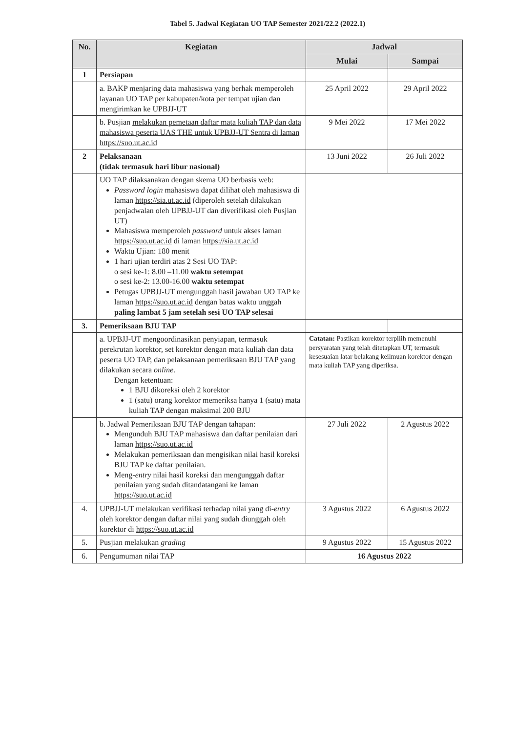Tabel 5. Jadwal Kegiatan UO TAP Semester 2021/22.2 (2022.1)
| No. | Kegiatan | Jadwal | |
| --- | --- | --- | --- |
| | | Mulai | Sampai |
| 1 | Persiapan | | |
| | a. BAKP menjaring data mahasiswa yang berhak memperoleh layanan UO TAP per kabupaten/kota per tempat ujian dan mengirimkan ke UPBJJ-UT | 25 April 2022 | 29 April 2022 |
| | b. Pusjian melakukan pemetaan daftar mata kuliah TAP dan data mahasiswa peserta UAS THE untuk UPBJJ-UT Sentra di laman https://suo.ut.ac.id | 9 Mei 2022 | 17 Mei 2022 |
| 2 | Pelaksanaan (tidak termasuk hari libur nasional) | 13 Juni 2022 | 26 Juli 2022 |
| | UO TAP dilaksanakan dengan skema UO berbasis web: Password login mahasiswa dapat dilihat oleh mahasiswa di laman https://sia.ut.ac.id (diperoleh setelah dilakukan penjadwalan oleh UPBJJ-UT dan diverifikasi oleh Pusjian UT) Mahasiswa memperoleh password untuk akses laman https://suo.ut.ac.id di laman https://sia.ut.ac.id Waktu Ujian: 180 menit 1 hari ujian terdiri atas 2 Sesi UO TAP: o sesi ke-1: 8.00 –11.00 waktu setempat o sesi ke-2: 13.00-16.00 waktu setempat Petugas UPBJJ-UT mengunggah hasil jawaban UO TAP ke laman https://suo.ut.ac.id dengan batas waktu unggah paling lambat 5 jam setelah sesi UO TAP selesai | | |
| 3. | Pemeriksaan BJU TAP | | |
| | a. UPBJJ-UT mengoordinasikan penyiapan, termasuk perekrutan korektor, set korektor dengan mata kuliah dan data peserta UO TAP, dan pelaksanaan pemeriksaan BJU TAP yang dilakukan secara online . Dengan ketentuan: 1 BJU dikoreksi oleh 2 korektor 1 (satu) orang korektor memeriksa hanya 1 (satu) mata kuliah TAP dengan maksimal 200 BJU | Catatan: Pastikan korektor terpilih memenuhi persyaratan yang telah ditetapkan UT, termasuk kesesuaian latar belakang keilmuan korektor dengan mata kuliah TAP yang diperiksa. | |
| | b. Jadwal Pemeriksaan BJU TAP dengan tahapan: Mengunduh BJU TAP mahasiswa dan daftar penilaian dari laman https://suo.ut.ac.id Melakukan pemeriksaan dan mengisikan nilai hasil koreksi BJU TAP ke daftar penilaian. Meng- entry nilai hasil koreksi dan mengunggah daftar penilaian yang sudah ditandatangani ke laman https://suo.ut.ac.id | 27 Juli 2022 | 2 Agustus 2022 |
| 4. | UPBJJ-UT melakukan verifikasi terhadap nilai yang di- entry oleh korektor dengan daftar nilai yang sudah diunggah oleh korektor di https://suo.ut.ac.id | 3 Agustus 2022 | 6 Agustus 2022 |
| 5. | Pusjian melakukan grading | 9 Agustus 2022 | 15 Agustus 2022 |
| 6. | Pengumuman nilai TAP | 16 Agustus 2022 | |